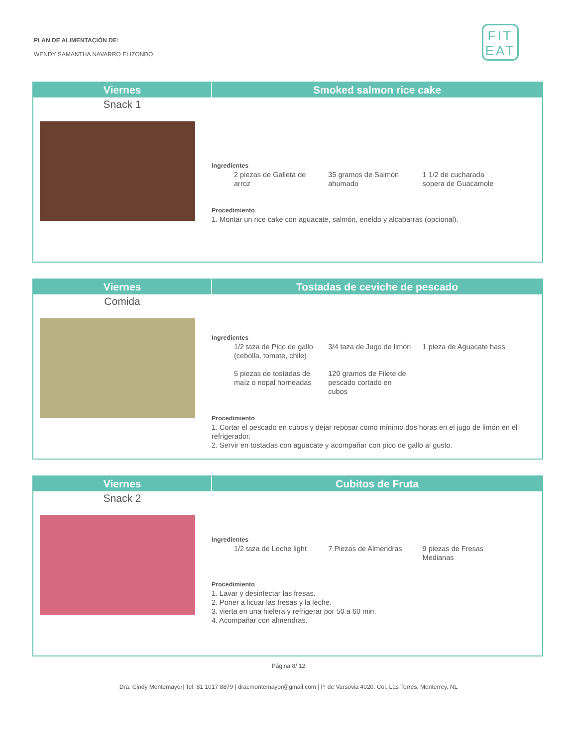PLAN DE ALIMENTACIÓN DE:
WENDY SAMANTHA NAVARRO ELIZONDO
FIT
EAT
Viernes Smoked salmon rice cake
Snack 1
Ingredientes
2 piezas de Galleta de arroz
35 gramos de Salmón ahumado
1 1/2 de cucharada sopera de Guacamole
Procedimiento
1. Montar un rice cake con aguacate, salmón, eneldo y alcaparras (opcional).
Viernes Tostadas de ceviche de pescado
Comida
Ingredientes
1/2 taza de Pico de gallo (cebolla, tomate, chile)
3/4 taza de Jugo de limón
1 pieza de Aguacate hass
5 piezas de tostadas de maíz o nopal horneadas
120 gramos de Filete de pescado cortado en cubos
Procedimiento
1. Cortar el pescado en cubos y dejar reposar como mínimo dos horas en el jugo de limón en el refrigerador.
2. Servir en tostadas con aguacate y acompañar con pico de gallo al gusto.
Viernes Cubitos de Fruta
Snack 2
Ingredientes
1/2 taza de Leche light
7 Piezas de Almendras
9 piezas de Fresas Medianas
Procedimiento
1. Lavar y desinfectar las fresas.
2. Poner a licuar las fresas y la leche.
3. vierta en una hielera y refrigerar por 50 a 60 min.
4. Acompañar con almendras.
Página 8/ 12
Dra. Cindy Montemayor| Tel. 81 1017 8879 | dracmontemayor@gmail.com | P. de Varsovia 4020, Col. Las Torres. Monterrey, NL